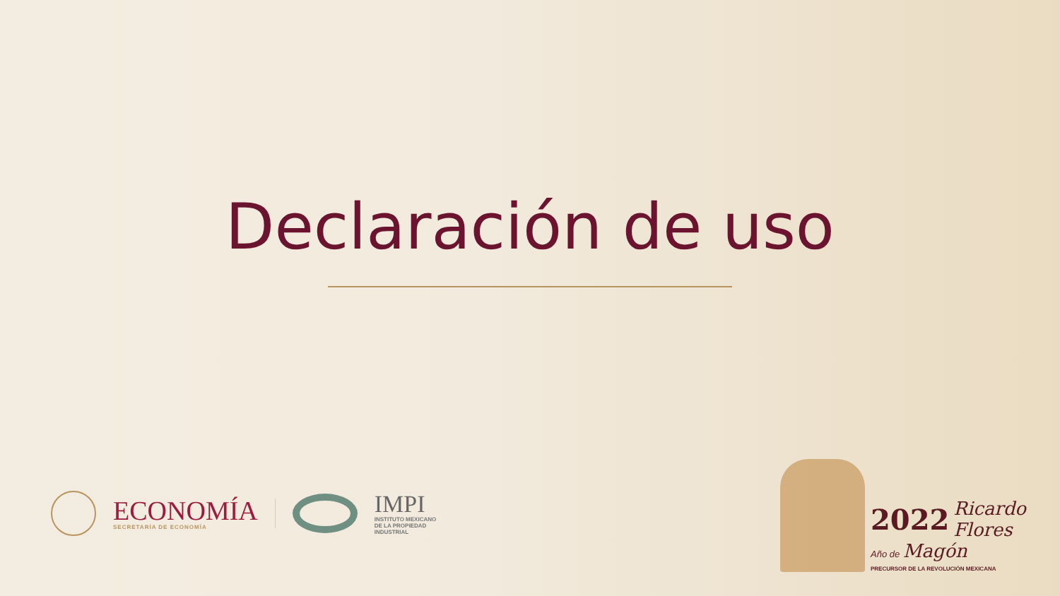Declaración de uso
ECONOMÍA
SECRETARÍA DE ECONOMÍA
IMPI
INSTITUTO MEXICANO
DE LA PROPIEDAD
INDUSTRIAL
2022 Ricardo
Flores
Año de Magón
PRECURSOR DE LA REVOLUCIÓN MEXICANA